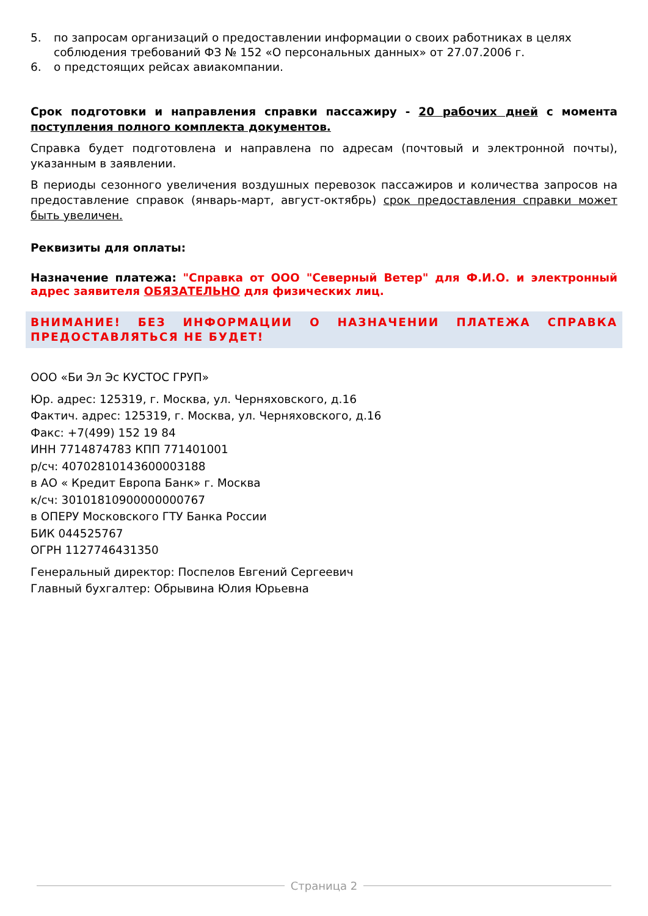5. по запросам организаций о предоставлении информации о своих работниках в целях соблюдения требований ФЗ № 152 «О персональных данных» от 27.07.2006 г.
6. о предстоящих рейсах авиакомпании.
Срок подготовки и направления справки пассажиру - 20 рабочих дней с момента поступления полного комплекта документов.
Справка будет подготовлена и направлена по адресам (почтовый и электронной почты), указанным в заявлении.
В периоды сезонного увеличения воздушных перевозок пассажиров и количества запросов на предоставление справок (январь-март, август-октябрь) срок предоставления справки может быть увеличен.
Реквизиты для оплаты:
Назначение платежа: "Справка от ООО "Северный Ветер" для Ф.И.О. и электронный адрес заявителя ОБЯЗАТЕЛЬНО для физических лиц.
ВНИМАНИЕ! БЕЗ ИНФОРМАЦИИ О НАЗНАЧЕНИИ ПЛАТЕЖА СПРАВКА ПРЕДОСТАВЛЯТЬСЯ НЕ БУДЕТ!
ООО «Би Эл Эс КУСТОС ГРУП»
Юр. адрес: 125319, г. Москва, ул. Черняховского, д.16
Фактич. адрес: 125319, г. Москва, ул. Черняховского, д.16
Факс: +7(499) 152 19 84
ИНН 7714874783 КПП 771401001
р/сч: 40702810143600003188
в АО « Кредит Европа Банк» г. Москва
к/сч: 30101810900000000767
в ОПЕРУ Московского ГТУ Банка России
БИК 044525767
ОГРН 1127746431350
Генеральный директор: Поспелов Евгений Сергеевич
Главный бухгалтер: Обрывина Юлия Юрьевна
Страница 2